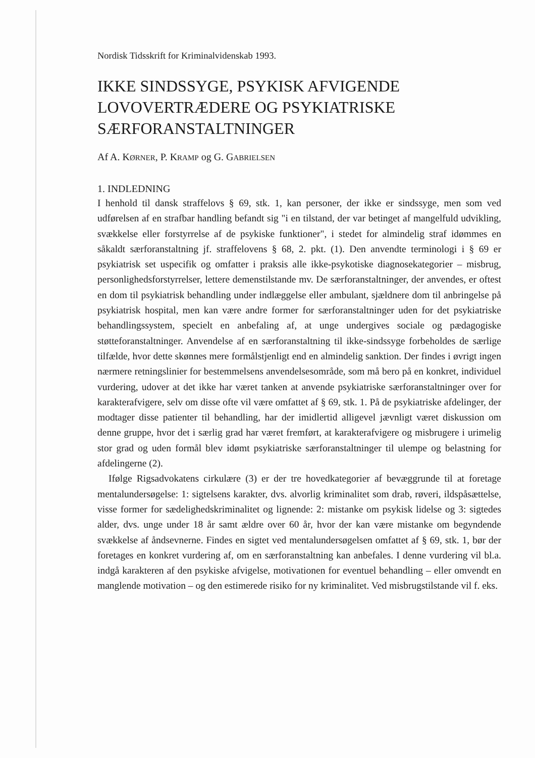Nordisk Tidsskrift for Kriminalvidenskab 1993.
IKKE SINDSSYGE, PSYKISK AFVIGENDE LOVOVERTRÆDERE OG PSYKIATRISKE SÆRFORANSTALTNINGER
Af A. KØRNER, P. KRAMP og G. GABRIELSEN
1. INDLEDNING
I henhold til dansk straffelovs § 69, stk. 1, kan personer, der ikke er sindssyge, men som ved udførelsen af en strafbar handling befandt sig "i en tilstand, der var betinget af mangelfuld udvikling, svækkelse eller forstyrrelse af de psykiske funktioner", i stedet for almindelig straf idømmes en såkaldt særforanstaltning jf. straffelovens § 68, 2. pkt. (1). Den anvendte terminologi i § 69 er psykiatrisk set uspecifik og omfatter i praksis alle ikke-psykotiske diagnosekategorier – misbrug, personlighedsforstyrrelser, lettere demenstilstande mv. De særforanstaltninger, der anvendes, er oftest en dom til psykiatrisk behandling under indlæggelse eller ambulant, sjældnere dom til anbringelse på psykiatrisk hospital, men kan være andre former for særforanstaltninger uden for det psykiatriske behandlingssystem, specielt en anbefaling af, at unge undergives sociale og pædagogiske støtteforanstaltninger. Anvendelse af en særforanstaltning til ikke-sindssyge forbeholdes de særlige tilfælde, hvor dette skønnes mere formålstjenligt end en almindelig sanktion. Der findes i øvrigt ingen nærmere retningslinier for bestemmelsens anvendelsesområde, som må bero på en konkret, individuel vurdering, udover at det ikke har været tanken at anvende psykiatriske særforanstaltninger over for karakterafvigere, selv om disse ofte vil være omfattet af § 69, stk. 1. På de psykiatriske afdelinger, der modtager disse patienter til behandling, har der imidlertid alligevel jævnligt været diskussion om denne gruppe, hvor det i særlig grad har været fremført, at karakterafvigere og misbrugere i urimelig stor grad og uden formål blev idømt psykiatriske særforanstaltninger til ulempe og belastning for afdelingerne (2).
Ifølge Rigsadvokatens cirkulære (3) er der tre hovedkategorier af bevæggrunde til at foretage mentalundersøgelse: 1: sigtelsens karakter, dvs. alvorlig kriminalitet som drab, røveri, ildspåsættelse, visse former for sædelighedskriminalitet og lignende: 2: mistanke om psykisk lidelse og 3: sigtedes alder, dvs. unge under 18 år samt ældre over 60 år, hvor der kan være mistanke om begyndende svækkelse af åndsevnerne. Findes en sigtet ved mentalundersøgelsen omfattet af § 69, stk. 1, bør der foretages en konkret vurdering af, om en særforanstaltning kan anbefales. I denne vurdering vil bl.a. indgå karakteren af den psykiske afvigelse, motivationen for eventuel behandling – eller omvendt en manglende motivation – og den estimerede risiko for ny kriminalitet. Ved misbrugstilstande vil f. eks.